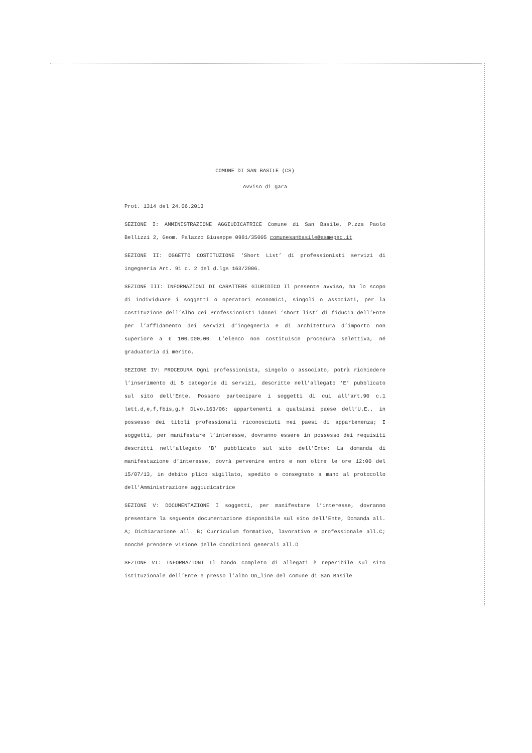COMUNE DI SAN BASILE (CS)
Avviso di gara
Prot. 1314 del 24.06.2013
SEZIONE I: AMMINISTRAZIONE AGGIUDICATRICE Comune di San Basile, P.zza Paolo Bellizzi 2, Geom. Palazzo Giuseppe 0981/35005 comunesanbasile@asmepec.it
SEZIONE II: OGGETTO COSTITUZIONE ‘Short List’ di professionisti servizi di ingegneria Art. 91 c. 2 del d.lgs 163/2006.
SEZIONE III: INFORMAZIONI DI CARATTERE GIURIDICO Il presente avviso, ha lo scopo di individuare i soggetti o operatori economici, singoli o associati, per la costituzione dell’Albo dei Professionisti idonei ‘short list’ di fiducia dell’Ente per l’affidamento dei servizi d’ingegneria e di architettura d’importo non superiore a € 100.000,00. L’elenco non costituisce procedura selettiva, né graduatoria di merito.
SEZIONE IV: PROCEDURA Ogni professionista, singolo o associato, potrà richiedere l’inserimento di 5 categorie di servizi, descritte nell’allegato ‘E’ pubblicato sul sito dell’Ente. Possono partecipare i soggetti di cui all’art.90 c.1 lett.d,e,f,fbis,g,h DLvo.163/06; appartenenti a qualsiasi paese dell’U.E., in possesso dei titoli professionali riconosciuti nei paesi di appartenenza; I soggetti, per manifestare l’interesse, dovranno essere in possesso dei requisiti descritti nell’allegato ‘B’ pubblicato sul sito dell’Ente; La domanda di manifestazione d’interesse, dovrà pervenire entro e non oltre le ore 12:00 del 15/07/13, in debito plico sigillato, spedito o consegnato a mano al protocollo dell’Amministrazione aggiudicatrice
SEZIONE V: DOCUMENTAZIONE I soggetti, per manifestare l’interesse, dovranno presentare la seguente documentazione disponibile sul sito dell’Ente, Domanda all. A; Dichiarazione all. B; Curriculum formativo, lavorativo e professionale all.C; nonché prendere visione delle Condizioni generali all.D
SEZIONE VI: INFORMAZIONI Il bando completo di allegati è reperibile sul sito istituzionale dell’Ente e presso l’albo On_line del comune di San Basile